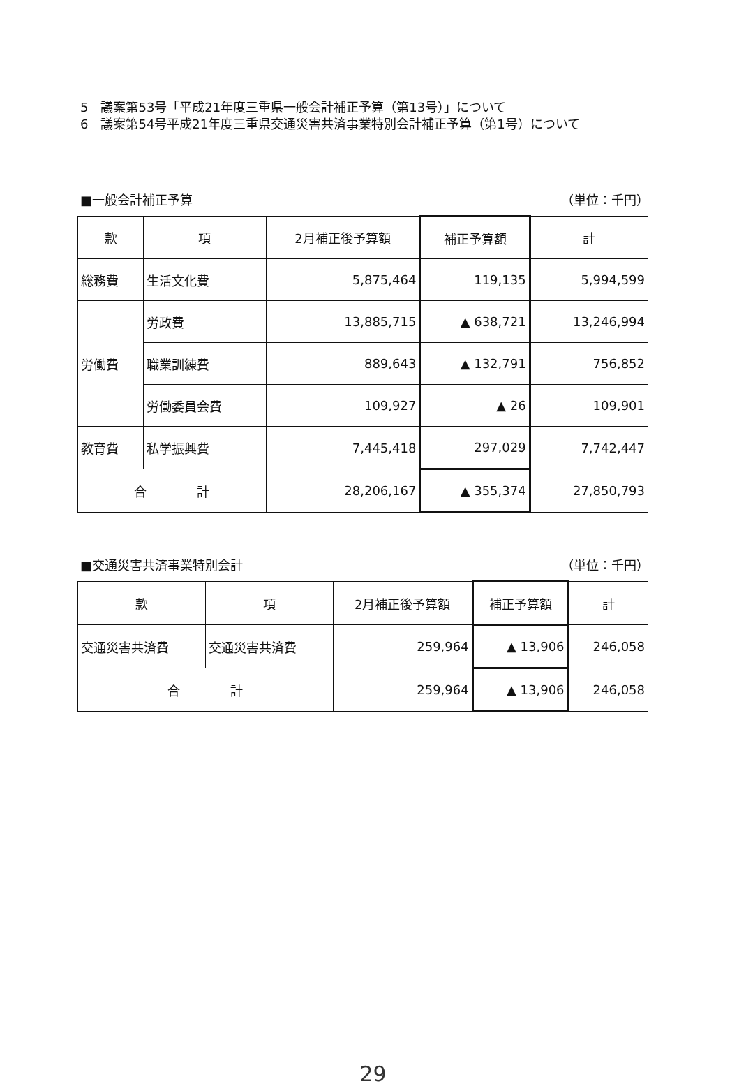5　議案第53号「平成21年度三重県一般会計補正予算（第13号）」について
6　議案第54号平成21年度三重県交通災害共済事業特別会計補正予算（第1号）について
■一般会計補正予算 （単位：千円）
| 款 | 項 | 2月補正後予算額 | 補正予算額 | 計 |
| --- | --- | --- | --- | --- |
| 総務費 | 生活文化費 | 5,875,464 | 119,135 | 5,994,599 |
| 労働費 | 労政費 | 13,885,715 | ▲ 638,721 | 13,246,994 |
| | 職業訓練費 | 889,643 | ▲ 132,791 | 756,852 |
| | 労働委員会費 | 109,927 | ▲ 26 | 109,901 |
| 教育費 | 私学振興費 | 7,445,418 | 297,029 | 7,742,447 |
| 合 計 | | 28,206,167 | ▲ 355,374 | 27,850,793 |
■交通災害共済事業特別会計 （単位：千円）
| 款 | 項 | 2月補正後予算額 | 補正予算額 | 計 |
| --- | --- | --- | --- | --- |
| 交通災害共済費 | 交通災害共済費 | 259,964 | ▲ 13,906 | 246,058 |
| 合 計 | | 259,964 | ▲ 13,906 | 246,058 |
29